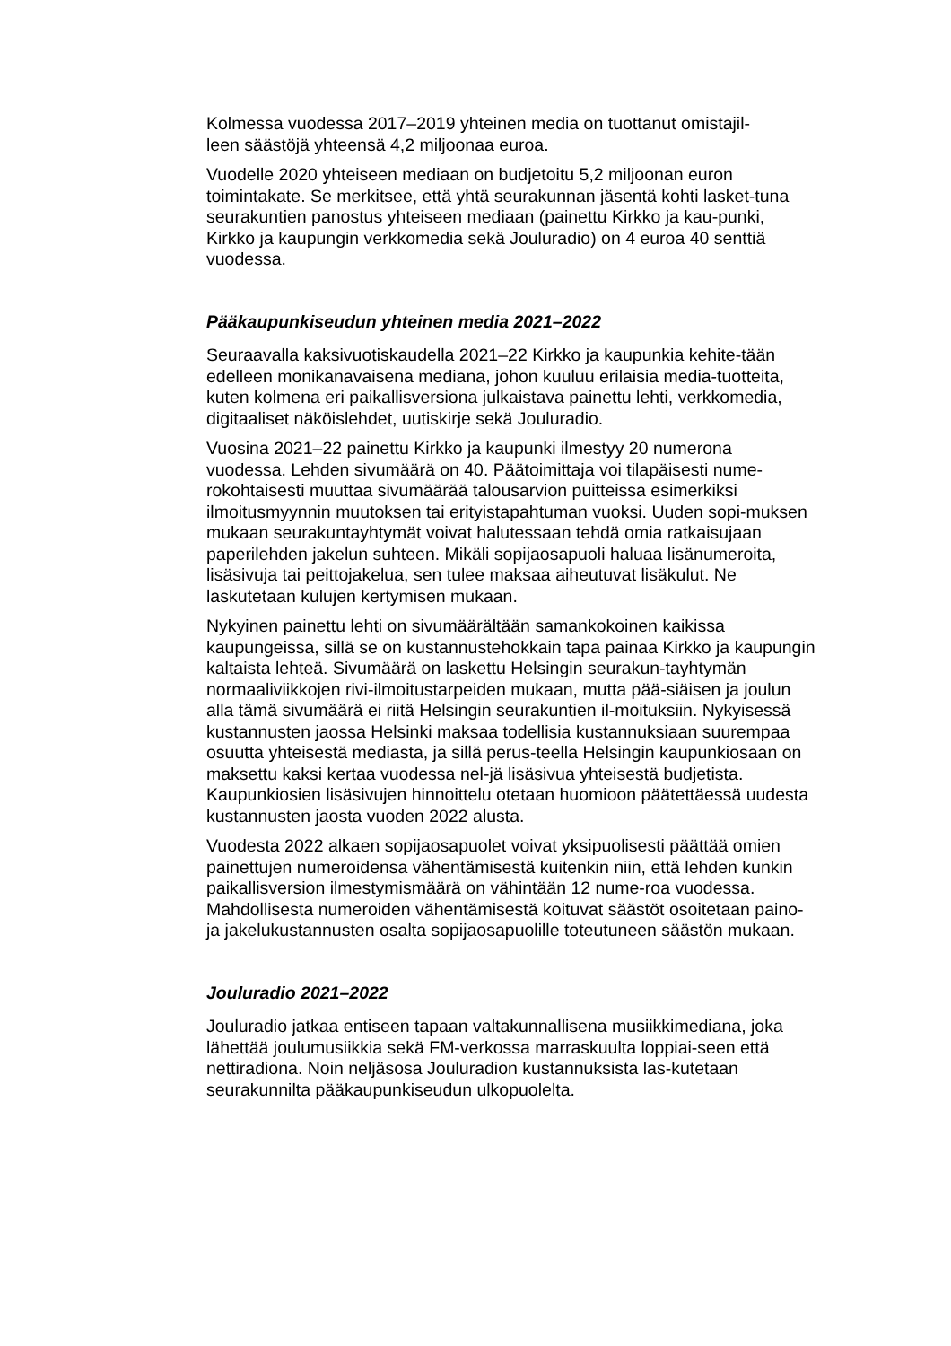Kolmessa vuodessa 2017–2019 yhteinen media on tuottanut omistajil-
leen säästöjä yhteensä 4,2 miljoonaa euroa.
Vuodelle 2020 yhteiseen mediaan on budjetoitu 5,2 miljoonan euron toimintakate. Se merkitsee, että yhtä seurakunnan jäsentä kohti lasket-tuna seurakuntien panostus yhteiseen mediaan (painettu Kirkko ja kau-punki, Kirkko ja kaupungin verkkomedia sekä Jouluradio) on 4 euroa 40 senttiä vuodessa.
Pääkaupunkiseudun yhteinen media 2021–2022
Seuraavalla kaksivuotiskaudella 2021–22 Kirkko ja kaupunkia kehite-tään edelleen monikanavaisena mediana, johon kuuluu erilaisia media-tuotteita, kuten kolmena eri paikallisversiona julkaistava painettu lehti, verkkomedia, digitaaliset näköislehdet, uutiskirje sekä Jouluradio.
Vuosina 2021–22 painettu Kirkko ja kaupunki ilmestyy 20 numerona vuodessa. Lehden sivumäärä on 40. Päätoimittaja voi tilapäisesti nume-rokohtaisesti muuttaa sivumäärää talousarvion puitteissa esimerkiksi ilmoitusmyynnin muutoksen tai erityistapahtuman vuoksi. Uuden sopi-muksen mukaan seurakuntayhtymät voivat halutessaan tehdä omia ratkaisujaan paperilehden jakelun suhteen. Mikäli sopijaosapuoli haluaa lisänumeroita, lisäsivuja tai peittojakelua, sen tulee maksaa aiheutuvat lisäkulut. Ne laskutetaan kulujen kertymisen mukaan.
Nykyinen painettu lehti on sivumäärältään samankokoinen kaikissa kaupungeissa, sillä se on kustannustehokkain tapa painaa Kirkko ja kaupungin kaltaista lehteä. Sivumäärä on laskettu Helsingin seurakun-tayhtymän normaaliviikkojen rivi-ilmoitustarpeiden mukaan, mutta pää-siäisen ja joulun alla tämä sivumäärä ei riitä Helsingin seurakuntien il-moituksiin. Nykyisessä kustannusten jaossa Helsinki maksaa todellisia kustannuksiaan suurempaa osuutta yhteisestä mediasta, ja sillä perus-teella Helsingin kaupunkiosaan on maksettu kaksi kertaa vuodessa nel-jä lisäsivua yhteisestä budjetista. Kaupunkiosien lisäsivujen hinnoittelu otetaan huomioon päätettäessä uudesta kustannusten jaosta vuoden 2022 alusta.
Vuodesta 2022 alkaen sopijaosapuolet voivat yksipuolisesti päättää omien painettujen numeroidensa vähentämisestä kuitenkin niin, että lehden kunkin paikallisversion ilmestymismäärä on vähintään 12 nume-roa vuodessa. Mahdollisesta numeroiden vähentämisestä koituvat säästöt osoitetaan paino- ja jakelukustannusten osalta sopijaosapuolille toteutuneen säästön mukaan.
Jouluradio 2021–2022
Jouluradio jatkaa entiseen tapaan valtakunnallisena musiikkimediana, joka lähettää joulumusiikkia sekä FM-verkossa marraskuulta loppiai-seen että nettiradiona. Noin neljäsosa Jouluradion kustannuksista las-kutetaan seurakunnilta pääkaupunkiseudun ulkopuolelta.